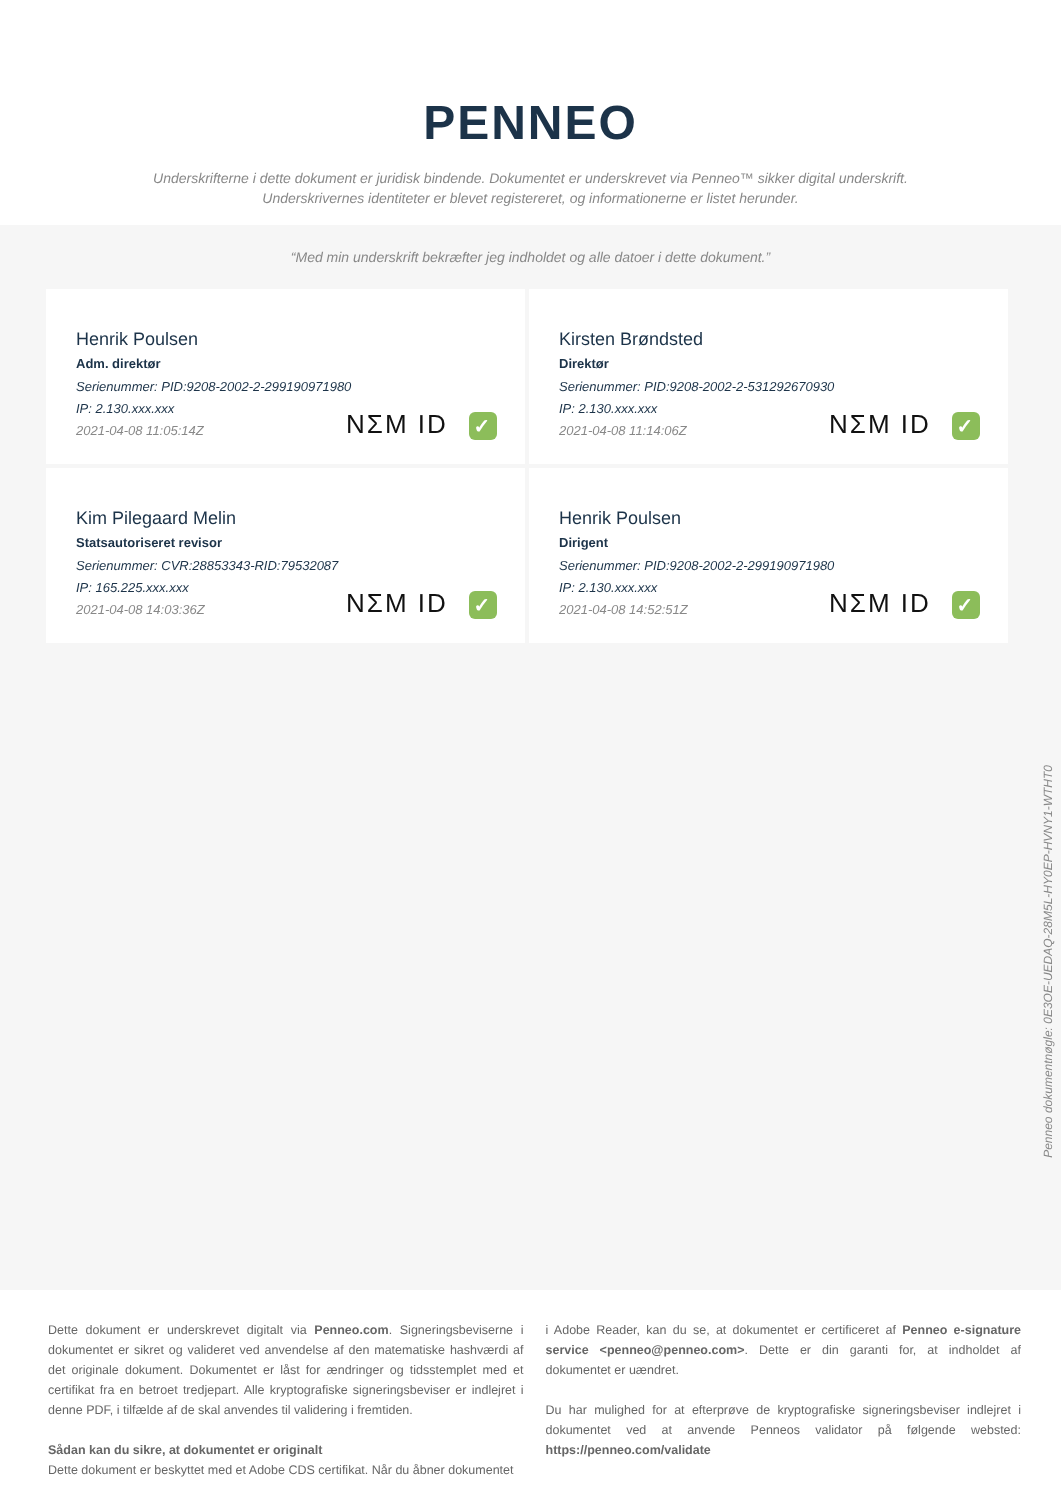PENNEO
Underskrifterne i dette dokument er juridisk bindende. Dokumentet er underskrevet via Penneo™ sikker digital underskrift.
Underskrivernes identiteter er blevet registereret, og informationerne er listet herunder.
“Med min underskrift bekræfter jeg indholdet og alle datoer i dette dokument.”
Henrik Poulsen
Adm. direktør
Serienummer: PID:9208-2002-2-299190971980
IP: 2.130.xxx.xxx
2021-04-08 11:05:14Z
NΣM ID ✓
Kirsten Brøndsted
Direktør
Serienummer: PID:9208-2002-2-531292670930
IP: 2.130.xxx.xxx
2021-04-08 11:14:06Z
NΣM ID ✓
Kim Pilegaard Melin
Statsautoriseret revisor
Serienummer: CVR:28853343-RID:79532087
IP: 165.225.xxx.xxx
2021-04-08 14:03:36Z
NΣM ID ✓
Henrik Poulsen
Dirigent
Serienummer: PID:9208-2002-2-299190971980
IP: 2.130.xxx.xxx
2021-04-08 14:52:51Z
NΣM ID ✓
Penneo dokumentnøgle: 0E3OE-UEDAQ-28M5L-HY0EP-HVNY1-WTHT0
Dette dokument er underskrevet digitalt via Penneo.com. Signeringsbeviserne i dokumentet er sikret og valideret ved anvendelse af den matematiske hashværdi af det originale dokument. Dokumentet er låst for ændringer og tidsstemplet med et certifikat fra en betroet tredjepart. Alle kryptografiske signeringsbeviser er indlejret i denne PDF, i tilfælde af de skal anvendes til validering i fremtiden.
Sådan kan du sikre, at dokumentet er originalt
Dette dokument er beskyttet med et Adobe CDS certifikat. Når du åbner dokumentet
i Adobe Reader, kan du se, at dokumentet er certificeret af Penneo e-signature service <penneo@penneo.com>. Dette er din garanti for, at indholdet af dokumentet er uændret.
Du har mulighed for at efterprøve de kryptografiske signeringsbeviser indlejret i dokumentet ved at anvende Penneos validator på følgende websted: https://penneo.com/validate